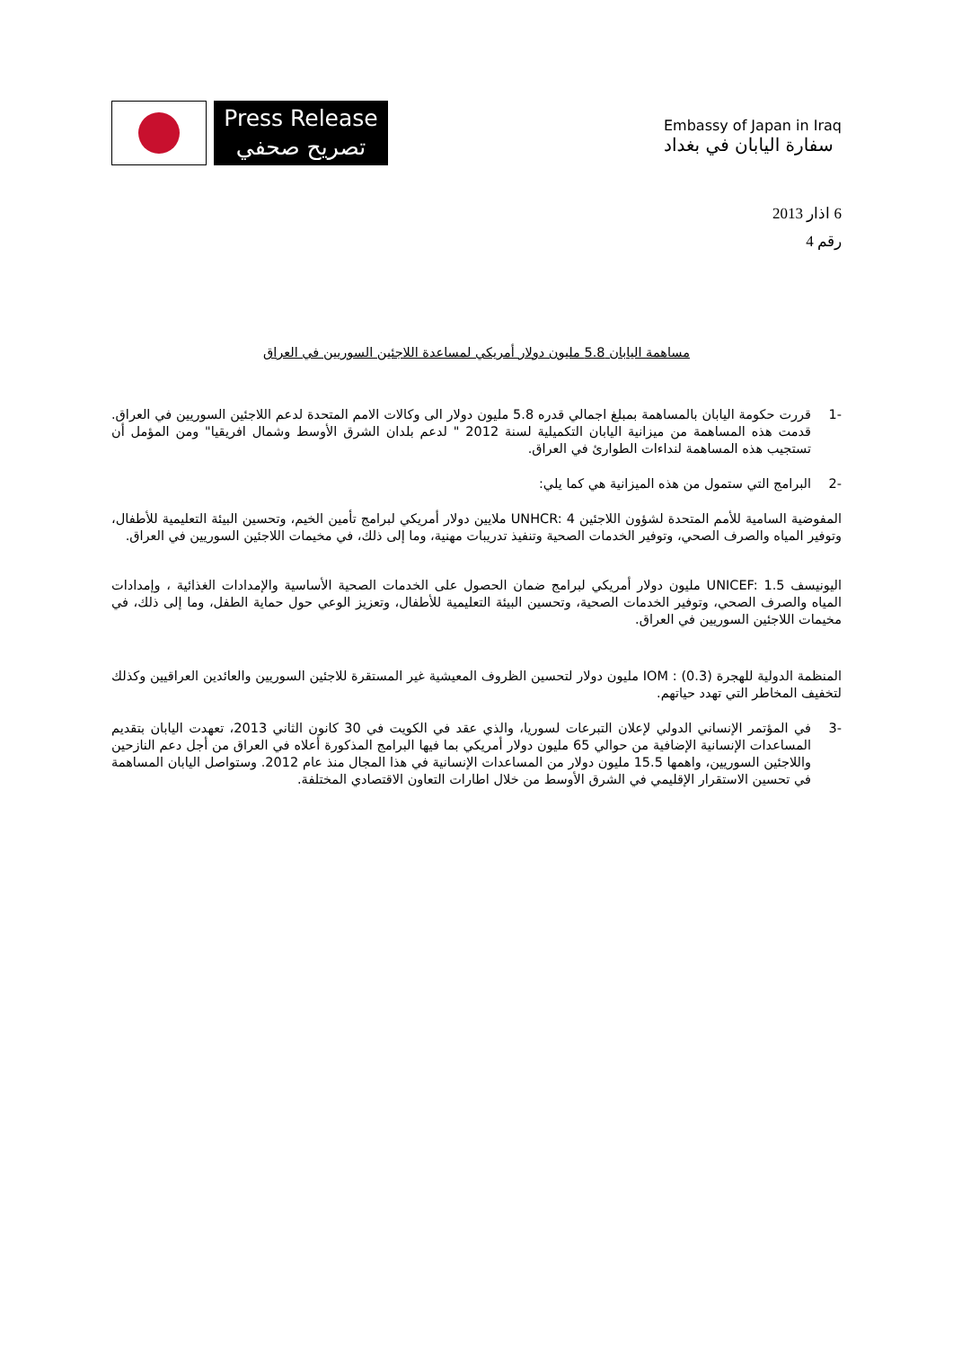Press Release
تصريح صحفي
Embassy of Japan in Iraq
سفارة اليابان في بغداد
6 اذار 2013
رقم 4
مساهمة اليابان 5.8 مليون دولار أمريكي لمساعدة اللاجئين السوريين في العراق
-1 قررت حكومة اليابان بالمساهمة بمبلغ اجمالي قدره 5.8 مليون دولار الى وكالات الامم المتحدة لدعم اللاجئين السوريين في العراق. قدمت هذه المساهمة من ميزانية اليابان التكميلية لسنة 2012 " لدعم بلدان الشرق الأوسط وشمال افريقيا" ومن المؤمل أن تستجيب هذه المساهمة لنداءات الطوارئ في العراق.
-2 البرامج التي ستمول من هذه الميزانية هي كما يلي:
المفوضية السامية للأمم المتحدة لشؤون اللاجئين UNHCR: 4 ملايين دولار أمريكي لبرامج تأمين الخيم، وتحسين البيئة التعليمية للأطفال، وتوفير المياه والصرف الصحي، وتوفير الخدمات الصحية وتنفيذ تدريبات مهنية، وما إلى ذلك، في مخيمات اللاجئين السوريين في العراق.
اليونيسف UNICEF: 1.5 مليون دولار أمريكي لبرامج ضمان الحصول على الخدمات الصحية الأساسية والإمدادات الغذائية ، وإمدادات المياه والصرف الصحي، وتوفير الخدمات الصحية، وتحسين البيئة التعليمية للأطفال، وتعزيز الوعي حول حماية الطفل، وما إلى ذلك، في مخيمات اللاجئين السوريين في العراق.
المنظمة الدولية للهجرة IOM : (0.3) مليون دولار لتحسين الظروف المعيشية غير المستقرة للاجئين السوريين والعائدين العراقيين وكذلك لتخفيف المخاطر التي تهدد حياتهم.
-3 في المؤتمر الإنساني الدولي لإعلان التبرعات لسوريا، والذي عقد في الكويت في 30 كانون الثاني 2013، تعهدت اليابان بتقديم المساعدات الإنسانية الإضافية من حوالي 65 مليون دولار أمريكي بما فيها البرامج المذكورة أعلاه في العراق من أجل دعم النازحين واللاجئين السوريين، واهمها 15.5 مليون دولار من المساعدات الإنسانية في هذا المجال منذ عام 2012. وستواصل اليابان المساهمة في تحسين الاستقرار الإقليمي في الشرق الأوسط من خلال اطارات التعاون الاقتصادي المختلفة.